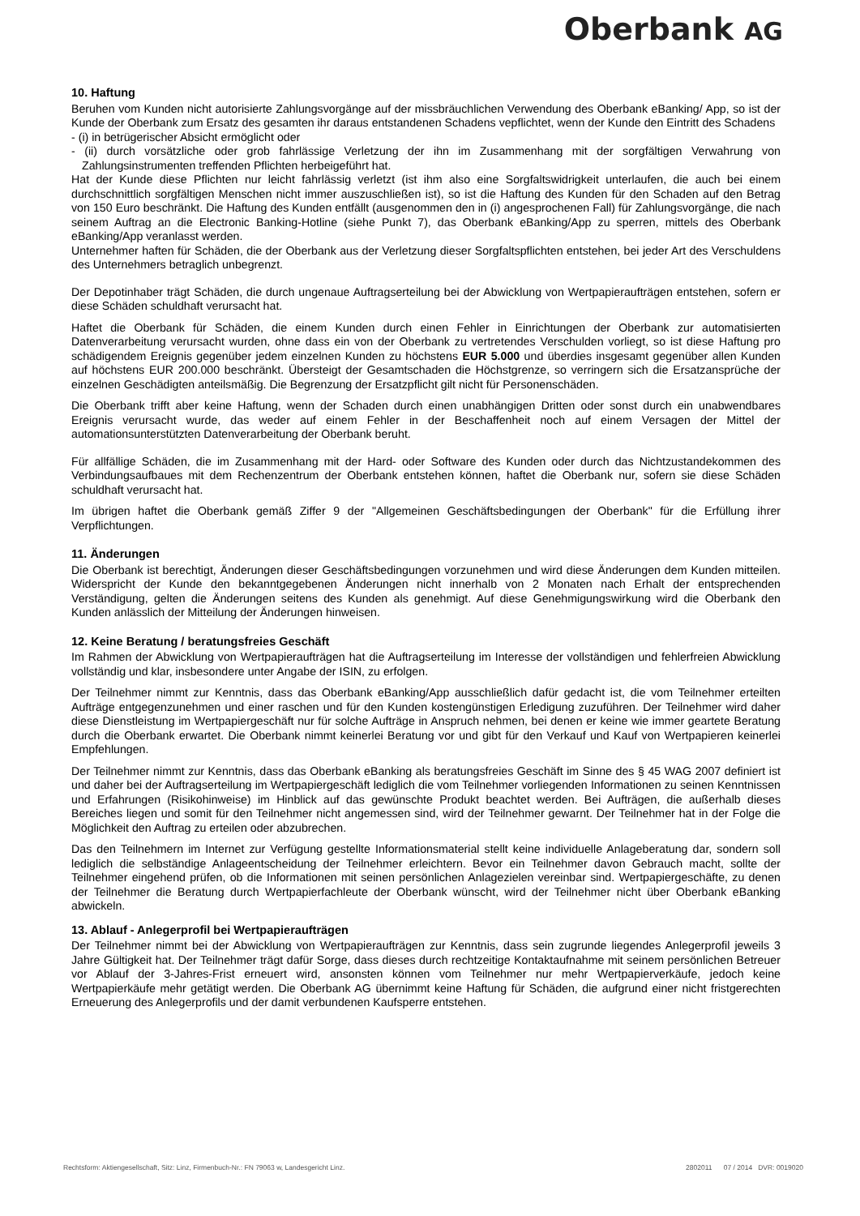Oberbank AG
10. Haftung
Beruhen vom Kunden nicht autorisierte Zahlungsvorgänge auf der missbräuchlichen Verwendung des Oberbank eBanking/ App, so ist der Kunde der Oberbank zum Ersatz des gesamten ihr daraus entstandenen Schadens vepflichtet, wenn der Kunde den Eintritt des Schadens
- (i) in betrügerischer Absicht ermöglicht oder
- (ii) durch vorsätzliche oder grob fahrlässige Verletzung der ihn im Zusammenhang mit der sorgfältigen Verwahrung von Zahlungsinstrumenten treffenden Pflichten herbeigeführt hat.
Hat der Kunde diese Pflichten nur leicht fahrlässig verletzt (ist ihm also eine Sorgfaltswidrigkeit unterlaufen, die auch bei einem durchschnittlich sorgfältigen Menschen nicht immer auszuschließen ist), so ist die Haftung des Kunden für den Schaden auf den Betrag von 150 Euro beschränkt. Die Haftung des Kunden entfällt (ausgenommen den in (i) angesprochenen Fall) für Zahlungsvorgänge, die nach seinem Auftrag an die Electronic Banking-Hotline (siehe Punkt 7), das Oberbank eBanking/App zu sperren, mittels des Oberbank eBanking/App veranlasst werden.
Unternehmer haften für Schäden, die der Oberbank aus der Verletzung dieser Sorgfaltspflichten entstehen, bei jeder Art des Verschuldens des Unternehmers betraglich unbegrenzt.
Der Depotinhaber trägt Schäden, die durch ungenaue Auftragserteilung bei der Abwicklung von Wertpapieraufträgen entstehen, sofern er diese Schäden schuldhaft verursacht hat.
Haftet die Oberbank für Schäden, die einem Kunden durch einen Fehler in Einrichtungen der Oberbank zur automatisierten Datenverarbeitung verursacht wurden, ohne dass ein von der Oberbank zu vertretendes Verschulden vorliegt, so ist diese Haftung pro schädigendem Ereignis gegenüber jedem einzelnen Kunden zu höchstens EUR 5.000 und überdies insgesamt gegenüber allen Kunden auf höchstens EUR 200.000 beschränkt. Übersteigt der Gesamtschaden die Höchstgrenze, so verringern sich die Ersatzansprüche der einzelnen Geschädigten anteilsmäßig. Die Begrenzung der Ersatzpflicht gilt nicht für Personenschäden.
Die Oberbank trifft aber keine Haftung, wenn der Schaden durch einen unabhängigen Dritten oder sonst durch ein unabwendbares Ereignis verursacht wurde, das weder auf einem Fehler in der Beschaffenheit noch auf einem Versagen der Mittel der automationsunterstützten Datenverarbeitung der Oberbank beruht.
Für allfällige Schäden, die im Zusammenhang mit der Hard- oder Software des Kunden oder durch das Nichtzustandekommen des Verbindungsaufbaues mit dem Rechenzentrum der Oberbank entstehen können, haftet die Oberbank nur, sofern sie diese Schäden schuldhaft verursacht hat.
Im übrigen haftet die Oberbank gemäß Ziffer 9 der "Allgemeinen Geschäftsbedingungen der Oberbank" für die Erfüllung ihrer Verpflichtungen.
11. Änderungen
Die Oberbank ist berechtigt, Änderungen dieser Geschäftsbedingungen vorzunehmen und wird diese Änderungen dem Kunden mitteilen. Widerspricht der Kunde den bekanntgegebenen Änderungen nicht innerhalb von 2 Monaten nach Erhalt der entsprechenden Verständigung, gelten die Änderungen seitens des Kunden als genehmigt. Auf diese Genehmigungswirkung wird die Oberbank den Kunden anlässlich der Mitteilung der Änderungen hinweisen.
12. Keine Beratung / beratungsfreies Geschäft
Im Rahmen der Abwicklung von Wertpapieraufträgen hat die Auftragserteilung im Interesse der vollständigen und fehlerfreien Abwicklung vollständig und klar, insbesondere unter Angabe der ISIN, zu erfolgen.
Der Teilnehmer nimmt zur Kenntnis, dass das Oberbank eBanking/App ausschließlich dafür gedacht ist, die vom Teilnehmer erteilten Aufträge entgegenzunehmen und einer raschen und für den Kunden kostengünstigen Erledigung zuzuführen. Der Teilnehmer wird daher diese Dienstleistung im Wertpapiergeschäft nur für solche Aufträge in Anspruch nehmen, bei denen er keine wie immer geartete Beratung durch die Oberbank erwartet. Die Oberbank nimmt keinerlei Beratung vor und gibt für den Verkauf und Kauf von Wertpapieren keinerlei Empfehlungen.
Der Teilnehmer nimmt zur Kenntnis, dass das Oberbank eBanking als beratungsfreies Geschäft im Sinne des § 45 WAG 2007 definiert ist und daher bei der Auftragserteilung im Wertpapiergeschäft lediglich die vom Teilnehmer vorliegenden Informationen zu seinen Kenntnissen und Erfahrungen (Risikohinweise) im Hinblick auf das gewünschte Produkt beachtet werden. Bei Aufträgen, die außerhalb dieses Bereiches liegen und somit für den Teilnehmer nicht angemessen sind, wird der Teilnehmer gewarnt. Der Teilnehmer hat in der Folge die Möglichkeit den Auftrag zu erteilen oder abzubrechen.
Das den Teilnehmern im Internet zur Verfügung gestellte Informationsmaterial stellt keine individuelle Anlageberatung dar, sondern soll lediglich die selbständige Anlageentscheidung der Teilnehmer erleichtern. Bevor ein Teilnehmer davon Gebrauch macht, sollte der Teilnehmer eingehend prüfen, ob die Informationen mit seinen persönlichen Anlagezielen vereinbar sind. Wertpapiergeschäfte, zu denen der Teilnehmer die Beratung durch Wertpapierfachleute der Oberbank wünscht, wird der Teilnehmer nicht über Oberbank eBanking abwickeln.
13. Ablauf - Anlegerprofil bei Wertpapieraufträgen
Der Teilnehmer nimmt bei der Abwicklung von Wertpapieraufträgen zur Kenntnis, dass sein zugrunde liegendes Anlegerprofil jeweils 3 Jahre Gültigkeit hat. Der Teilnehmer trägt dafür Sorge, dass dieses durch rechtzeitige Kontaktaufnahme mit seinem persönlichen Betreuer vor Ablauf der 3-Jahres-Frist erneuert wird, ansonsten können vom Teilnehmer nur mehr Wertpapierverkäufe, jedoch keine Wertpapierkäufe mehr getätigt werden. Die Oberbank AG übernimmt keine Haftung für Schäden, die aufgrund einer nicht fristgerechten Erneuerung des Anlegerprofils und der damit verbundenen Kaufsperre entstehen.
Rechtsform: Aktiengesellschaft, Sitz: Linz, Firmenbuch-Nr.: FN 79063 w, Landesgericht Linz. 2802011 07 / 2014 DVR: 0019020